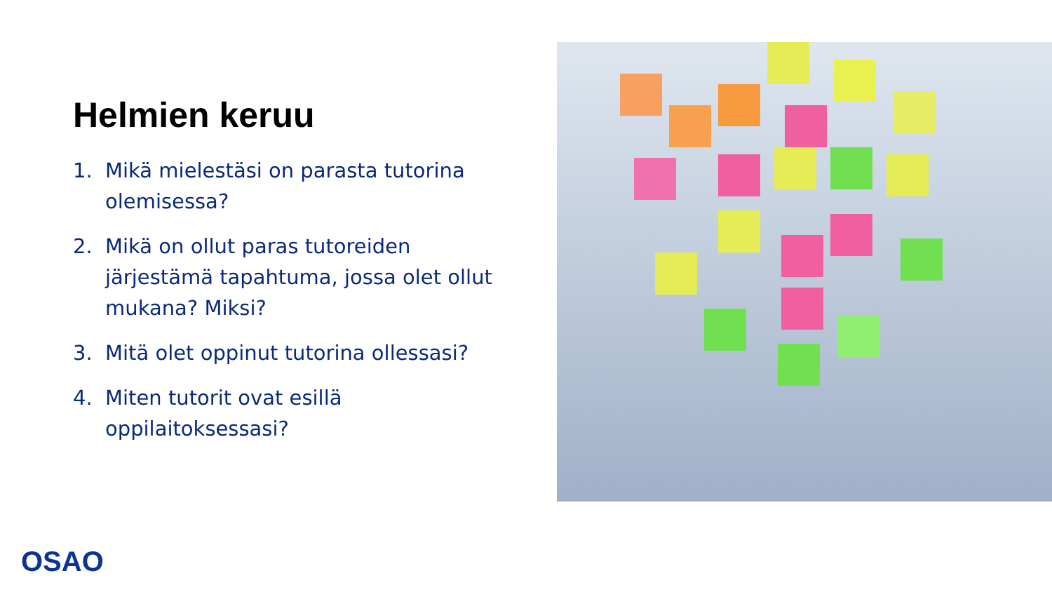Helmien keruu
1. Mikä mielestäsi on parasta tutorina olemisessa?
2. Mikä on ollut paras tutoreiden järjestämä tapahtuma, jossa olet ollut mukana? Miksi?
3. Mitä olet oppinut tutorina ollessasi?
4. Miten tutorit ovat esillä oppilaitoksessasi?
OSAO